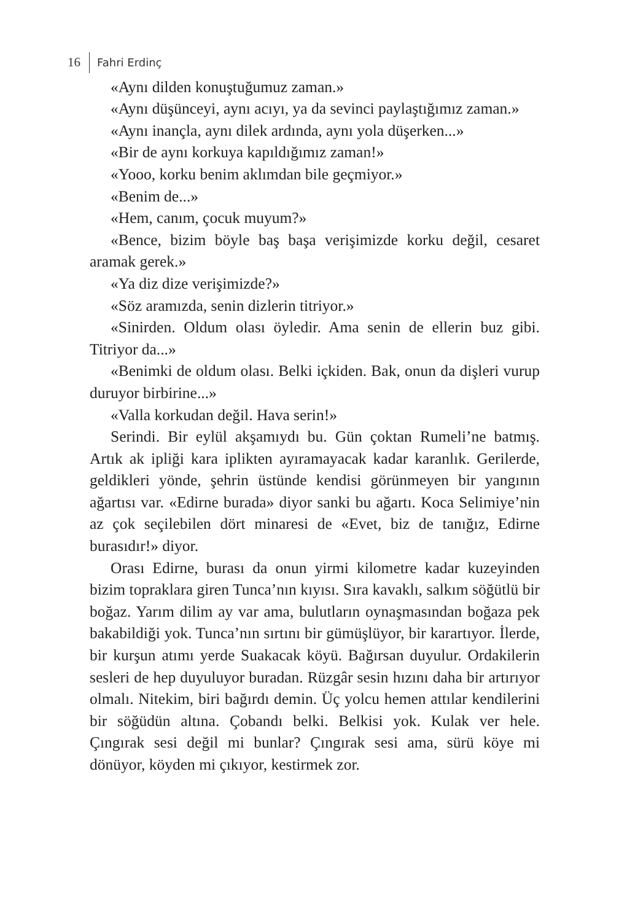16 Fahri Erdinç
«Aynı dilden konuştuğumuz zaman.»
«Aynı düşünceyi, aynı acıyı, ya da sevinci paylaştığımız zaman.»
«Aynı inançla, aynı dilek ardında, aynı yola düşerken...»
«Bir de aynı korkuya kapıldığımız zaman!»
«Yooo, korku benim aklımdan bile geçmiyor.»
«Benim de...»
«Hem, canım, çocuk muyum?»
«Bence, bizim böyle baş başa verişimizde korku değil, cesaret aramak gerek.»
«Ya diz dize verişimizde?»
«Söz aramızda, senin dizlerin titriyor.»
«Sinirden. Oldum olası öyledir. Ama senin de ellerin buz gibi. Titriyor da...»
«Benimki de oldum olası. Belki içkiden. Bak, onun da dişleri vurup duruyor birbirine...»
«Valla korkudan değil. Hava serin!»
Serindi. Bir eylül akşamıydı bu. Gün çoktan Rumeli’ne batmış. Artık ak ipliği kara iplikten ayıramayacak kadar karanlık. Gerilerde, geldikleri yönde, şehrin üstünde kendisi görünmeyen bir yangının ağartısı var. «Edirne burada» diyor sanki bu ağartı. Koca Selimiye’nin az çok seçilebilen dört minaresi de «Evet, biz de tanığız, Edirne burasıdır!» diyor.
Orası Edirne, burası da onun yirmi kilometre kadar kuzeyinden bizim topraklara giren Tunca’nın kıyısı. Sıra kavaklı, salkım söğütlü bir boğaz. Yarım dilim ay var ama, bulutların oynaşmasından boğaza pek bakabildiği yok. Tunca’nın sırtını bir gümüşlüyor, bir karartıyor. İlerde, bir kurşun atımı yerde Suakacak köyü. Bağırsan duyulur. Ordakilerin sesleri de hep duyuluyor buradan. Rüzgâr sesin hızını daha bir artırıyor olmalı. Nitekim, biri bağırdı demin. Üç yolcu hemen attılar kendilerini bir söğüdün altına. Çobandı belki. Belkisi yok. Kulak ver hele. Çıngırak sesi değil mi bunlar? Çıngırak sesi ama, sürü köye mi dönüyor, köyden mi çıkıyor, kestirmek zor.